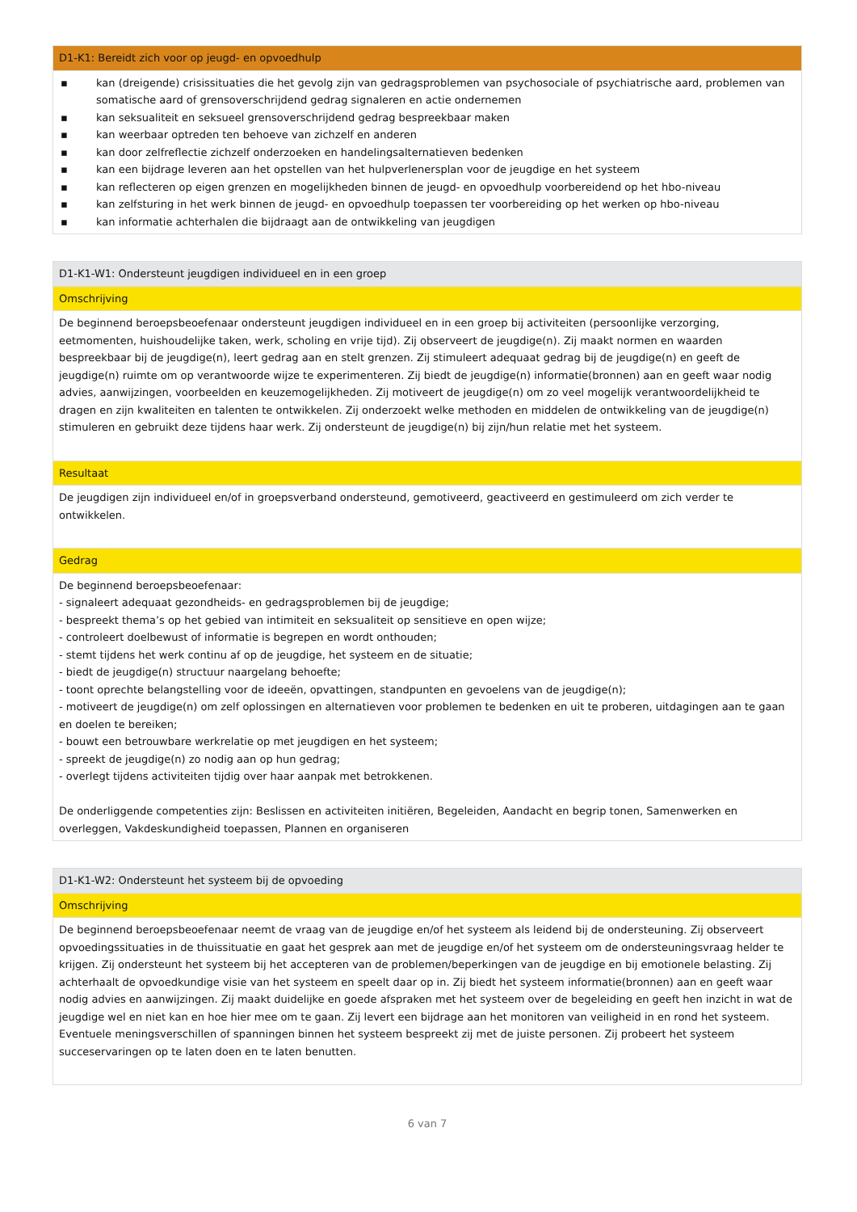| D1-K1: Bereidt zich voor op jeugd- en opvoedhulp |
| --- |
| ▪ kan (dreigende) crisissituaties die het gevolg zijn van gedragsproblemen van psychosociale of psychiatrische aard, problemen van somatische aard of grensoverschrijdend gedrag signaleren en actie ondernemen ▪ kan seksualiteit en seksueel grensoverschrijdend gedrag bespreekbaar maken ▪ kan weerbaar optreden ten behoeve van zichzelf en anderen ▪ kan door zelfreflectie zichzelf onderzoeken en handelingsalternatieven bedenken ▪ kan een bijdrage leveren aan het opstellen van het hulpverlenersplan voor de jeugdige en het systeem ▪ kan reflecteren op eigen grenzen en mogelijkheden binnen de jeugd- en opvoedhulp voorbereidend op het hbo-niveau ▪ kan zelfsturing in het werk binnen de jeugd- en opvoedhulp toepassen ter voorbereiding op het werken op hbo-niveau ▪ kan informatie achterhalen die bijdraagt aan de ontwikkeling van jeugdigen |
| D1-K1-W1: Ondersteunt jeugdigen individueel en in een groep |
| --- |
| Omschrijving |
| De beginnend beroepsbeoefenaar ondersteunt jeugdigen individueel en in een groep bij activiteiten (persoonlijke verzorging, eetmomenten, huishoudelijke taken, werk, scholing en vrije tijd). Zij observeert de jeugdige(n). Zij maakt normen en waarden bespreekbaar bij de jeugdige(n), leert gedrag aan en stelt grenzen. Zij stimuleert adequaat gedrag bij de jeugdige(n) en geeft de jeugdige(n) ruimte om op verantwoorde wijze te experimenteren. Zij biedt de jeugdige(n) informatie(bronnen) aan en geeft waar nodig advies, aanwijzingen, voorbeelden en keuzemogelijkheden. Zij motiveert de jeugdige(n) om zo veel mogelijk verantwoordelijkheid te dragen en zijn kwaliteiten en talenten te ontwikkelen. Zij onderzoekt welke methoden en middelen de ontwikkeling van de jeugdige(n) stimuleren en gebruikt deze tijdens haar werk. Zij ondersteunt de jeugdige(n) bij zijn/hun relatie met het systeem. |
| Resultaat |
| De jeugdigen zijn individueel en/of in groepsverband ondersteund, gemotiveerd, geactiveerd en gestimuleerd om zich verder te ontwikkelen. |
| Gedrag |
| De beginnend beroepsbeoefenaar: - signaleert adequaat gezondheids- en gedragsproblemen bij de jeugdige; - bespreekt thema’s op het gebied van intimiteit en seksualiteit op sensitieve en open wijze; - controleert doelbewust of informatie is begrepen en wordt onthouden; - stemt tijdens het werk continu af op de jeugdige, het systeem en de situatie; - biedt de jeugdige(n) structuur naargelang behoefte; - toont oprechte belangstelling voor de ideeën, opvattingen, standpunten en gevoelens van de jeugdige(n); - motiveert de jeugdige(n) om zelf oplossingen en alternatieven voor problemen te bedenken en uit te proberen, uitdagingen aan te gaan en doelen te bereiken; - bouwt een betrouwbare werkrelatie op met jeugdigen en het systeem; - spreekt de jeugdige(n) zo nodig aan op hun gedrag; - overlegt tijdens activiteiten tijdig over haar aanpak met betrokkenen. De onderliggende competenties zijn: Beslissen en activiteiten initiëren, Begeleiden, Aandacht en begrip tonen, Samenwerken en overleggen, Vakdeskundigheid toepassen, Plannen en organiseren |
| D1-K1-W2: Ondersteunt het systeem bij de opvoeding |
| --- |
| Omschrijving |
| De beginnend beroepsbeoefenaar neemt de vraag van de jeugdige en/of het systeem als leidend bij de ondersteuning. Zij observeert opvoedingssituaties in de thuissituatie en gaat het gesprek aan met de jeugdige en/of het systeem om de ondersteuningsvraag helder te krijgen. Zij ondersteunt het systeem bij het accepteren van de problemen/beperkingen van de jeugdige en bij emotionele belasting. Zij achterhaalt de opvoedkundige visie van het systeem en speelt daar op in. Zij biedt het systeem informatie(bronnen) aan en geeft waar nodig advies en aanwijzingen. Zij maakt duidelijke en goede afspraken met het systeem over de begeleiding en geeft hen inzicht in wat de jeugdige wel en niet kan en hoe hier mee om te gaan. Zij levert een bijdrage aan het monitoren van veiligheid in en rond het systeem. Eventuele meningsverschillen of spanningen binnen het systeem bespreekt zij met de juiste personen. Zij probeert het systeem succeservaringen op te laten doen en te laten benutten. |
6 van 7